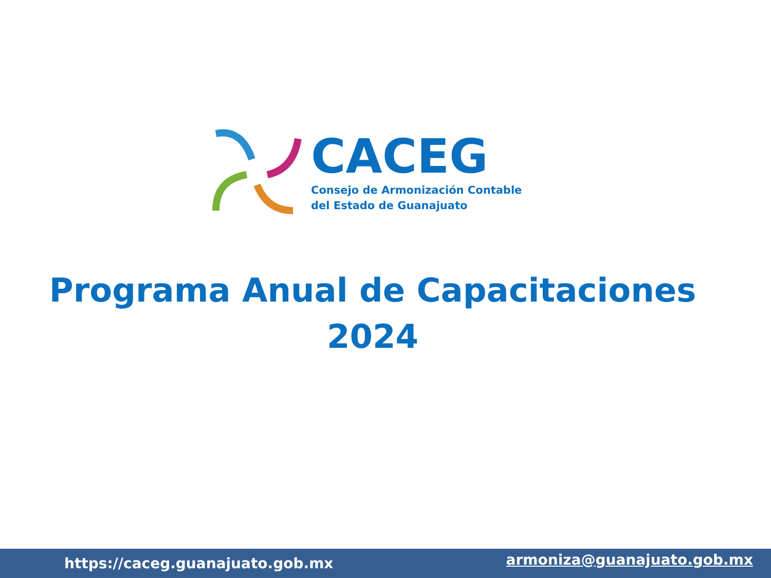CACEG
Consejo de Armonización Contable
del Estado de Guanajuato
Programa Anual de Capacitaciones
2024
https://caceg.guanajuato.gob.mx armoniza@guanajuato.gob.mx